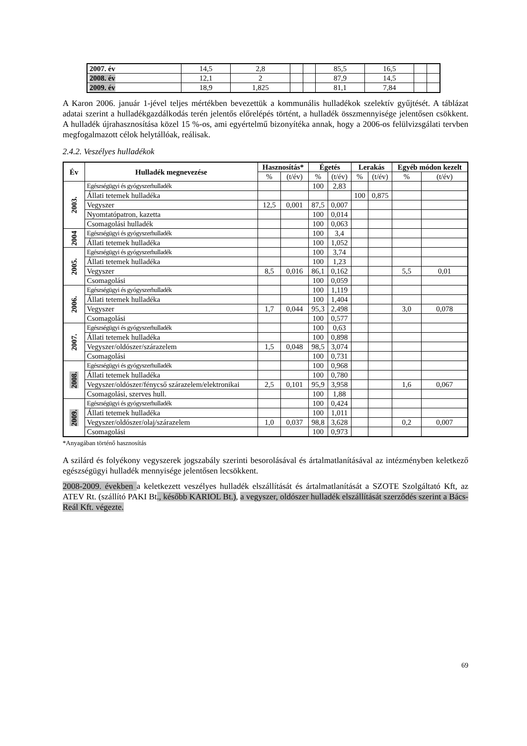| 2007. év | 14,5 | 2,8 | | | 85,5 | 16,5 | | |
| 2008. év | 12,1 | 2 | | | 87,9 | 14,5 | | |
| 2009. év | 18,9 | 1,825 | | | 81,1 | 7,84 | | |
A Karon 2006. január 1-jével teljes mértékben bevezettük a kommunális hulladékok szelektív gyűjtését. A táblázat adatai szerint a hulladékgazdálkodás terén jelentős előrelépés történt, a hulladék összmennyisége jelentősen csökkent. A hulladék újrahasznosítása közel 15 %-os, ami egyértelmű bizonyítéka annak, hogy a 2006-os felülvizsgálati tervben megfogalmazott célok helytállóak, reálisak.
2.4.2. Veszélyes hulladékok
| Év | Hulladék megnevezése | Hasznosítás* | | Égetés | | Lerakás | | Egyéb módon kezelt | |
| --- | --- | --- | --- | --- | --- | --- | --- | --- | --- |
| | | % | (t/év) | % | (t/év) | % | (t/év) | % | (t/év) |
| 2003. | Egészségügyi és gyógyszerhulladék | | | 100 | 2,83 | | | | |
| | Állati tetemek hulladéka | | | | | 100 | 0,875 | | |
| | Vegyszer | 12,5 | 0,001 | 87,5 | 0,007 | | | | |
| | Nyomtatópatron, kazetta | | | 100 | 0,014 | | | | |
| | Csomagolási hulladék | | | 100 | 0,063 | | | | |
| 2004 | Egészségügyi és gyógyszerhulladék | | | 100 | 3,4 | | | | |
| | Állati tetemek hulladéka | | | 100 | 1,052 | | | | |
| 2005. | Egészségügyi és gyógyszerhulladék | | | 100 | 3,74 | | | | |
| | Állati tetemek hulladéka | | | 100 | 1,23 | | | | |
| | Vegyszer | 8,5 | 0,016 | 86,1 | 0,162 | | | 5,5 | 0,01 |
| | Csomagolási | | | 100 | 0,059 | | | | |
| 2006. | Egészségügyi és gyógyszerhulladék | | | 100 | 1,119 | | | | |
| | Állati tetemek hulladéka | | | 100 | 1,404 | | | | |
| | Vegyszer | 1,7 | 0,044 | 95,3 | 2,498 | | | 3,0 | 0,078 |
| | Csomagolási | | | 100 | 0,577 | | | | |
| 2007. | Egészségügyi és gyógyszerhulladék | | | 100 | 0,63 | | | | |
| | Állati tetemek hulladéka | | | 100 | 0,898 | | | | |
| | Vegyszer/oldószer/szárazelem | 1,5 | 0,048 | 98,5 | 3,074 | | | | |
| | Csomagolási | | | 100 | 0,731 | | | | |
| 2008. | Egészségügyi és gyógyszerhulladék | | | 100 | 0,968 | | | | |
| | Állati tetemek hulladéka | | | 100 | 0,780 | | | | |
| | Vegyszer/oldószer/fénycső szárazelem/elektronikai | 2,5 | 0,101 | 95,9 | 3,958 | | | 1,6 | 0,067 |
| | Csomagolási, szerves hull. | | | 100 | 1,88 | | | | |
| 2009. | Egészségügyi és gyógyszerhulladék | | | 100 | 0,424 | | | | |
| | Állati tetemek hulladéka | | | 100 | 1,011 | | | | |
| | Vegyszer/oldószer/olaj/szárazelem | 1,0 | 0,037 | 98,8 | 3,628 | | | 0,2 | 0,007 |
| | Csomagolási | | | 100 | 0,973 | | | | |
*Anyagában történő hasznosítás
A szilárd és folyékony vegyszerek jogszabály szerinti besorolásával és ártalmatlanításával az intézményben keletkező egészségügyi hulladék mennyisége jelentősen lecsökkent.
2008-2009. években a keletkezett veszélyes hulladék elszállítását és ártalmatlanítását a SZOTE Szolgáltató Kft, az ATEV Rt. (szállító PAKI Bt., később KARIOL Bt.), a vegyszer, oldószer hulladék elszállítását szerződés szerint a Bács-Reál Kft. végezte.
69